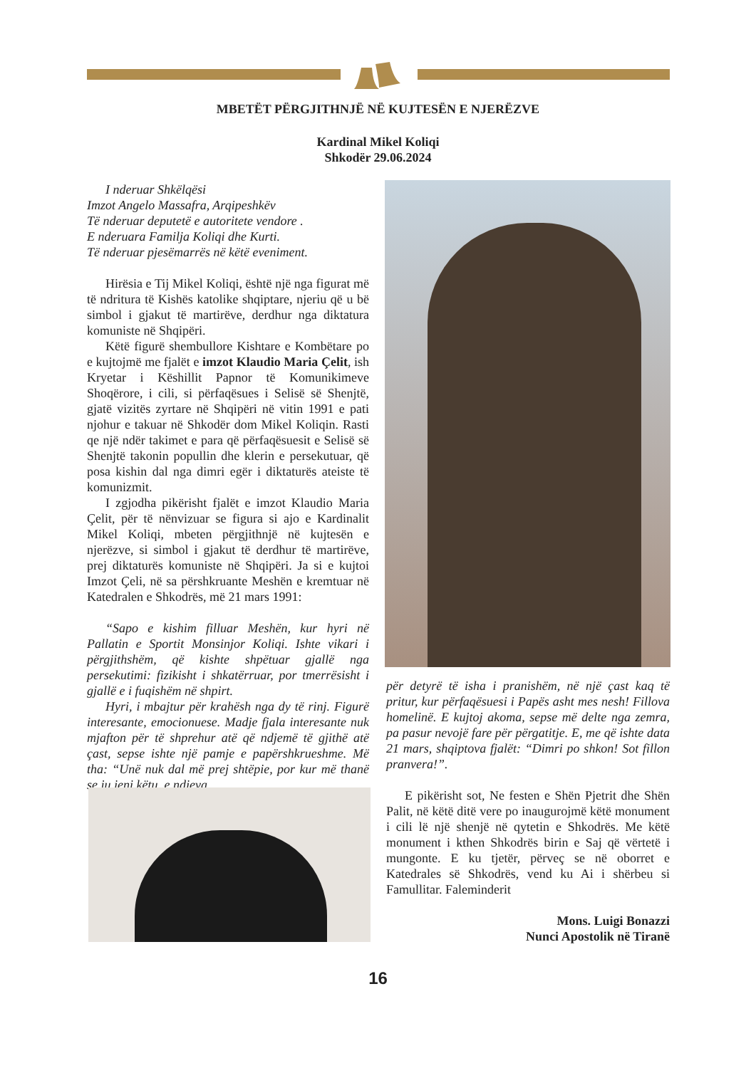MBETËT PËRGJITHNJË NË KUJTESËN E NJERËZVE
Kardinal Mikel Koliqi
Shkodër 29.06.2024
I nderuar Shkëlqësi
Imzot Angelo Massafra, Arqipeshkëv
Të nderuar deputetë e autoritete vendore .
E nderuara Familja Koliqi dhe Kurti.
Të nderuar pjesëmarrës në këtë eveniment.
Hirësia e Tij Mikel Koliqi, është një nga figurat më të ndritura të Kishës katolike shqiptare, njeriu që u bë simbol i gjakut të martirëve, derdhur nga diktatura komuniste në Shqipëri.
Këtë figurë shembullore Kishtare e Kombëtare po e kujtojmë me fjalët e imzot Klaudio Maria Çelit, ish Kryetar i Këshillit Papnor të Komunikimeve Shoqërore, i cili, si përfaqësues i Selisë së Shenjtë, gjatë vizitës zyrtare në Shqipëri në vitin 1991 e pati njohur e takuar në Shkodër dom Mikel Koliqin. Rasti qe një ndër takimet e para që përfaqësuesit e Selisë së Shenjtë takonin popullin dhe klerin e persekutuar, që posa kishin dal nga dimri egër i diktaturës ateiste të komunizmit.
I zgjodha pikërisht fjalët e imzot Klaudio Maria Çelit, për të nënvizuar se figura si ajo e Kardinalit Mikel Koliqi, mbeten përgjithnjë në kujtesën e njerëzve, si simbol i gjakut të derdhur të martirëve, prej diktaturës komuniste në Shqipëri. Ja si e kujtoi Imzot Çeli, në sa përshkruante Meshën e kremtuar në Katedralen e Shkodrës, më 21 mars 1991:
“Sapo e kishim filluar Meshën, kur hyri në Pallatin e Sportit Monsinjor Koliqi. Ishte vikari i përgjithshëm, që kishte shpëtuar gjallë nga persekutimi: fizikisht i shkatërruar, por tmerrësisht i gjallë e i fuqishëm në shpirt.
Hyri, i mbajtur për krahësh nga dy të rinj. Figurë interesante, emocionuese. Madje fjala interesante nuk mjafton për të shprehur atë që ndjemë të gjithë atë çast, sepse ishte një pamje e papërshkrueshme. Më tha: “Unë nuk dal më prej shtëpie, por kur më thanë se ju jeni këtu, e ndjeva
për detyrë të isha i pranishëm, në një çast kaq të pritur, kur përfaqësuesi i Papës asht mes nesh! Fillova homelinë. E kujtoj akoma, sepse më delte nga zemra, pa pasur nevojë fare për përgatitje. E, me që ishte data 21 mars, shqiptova fjalët: “Dimri po shkon! Sot fillon pranvera!”.
E pikërisht sot, Ne festen e Shën Pjetrit dhe Shën Palit, në këtë ditë vere po inaugurojmë këtë monument i cili lë një shenjë në qytetin e Shkodrës. Me këtë monument i kthen Shkodrës birin e Saj që vërtetë i mungonte. E ku tjetër, përveç se në oborret e Katedrales së Shkodrës, vend ku Ai i shërbeu si Famullitar. Faleminderit
Mons. Luigi Bonazzi
Nunci Apostolik në Tiranë
16